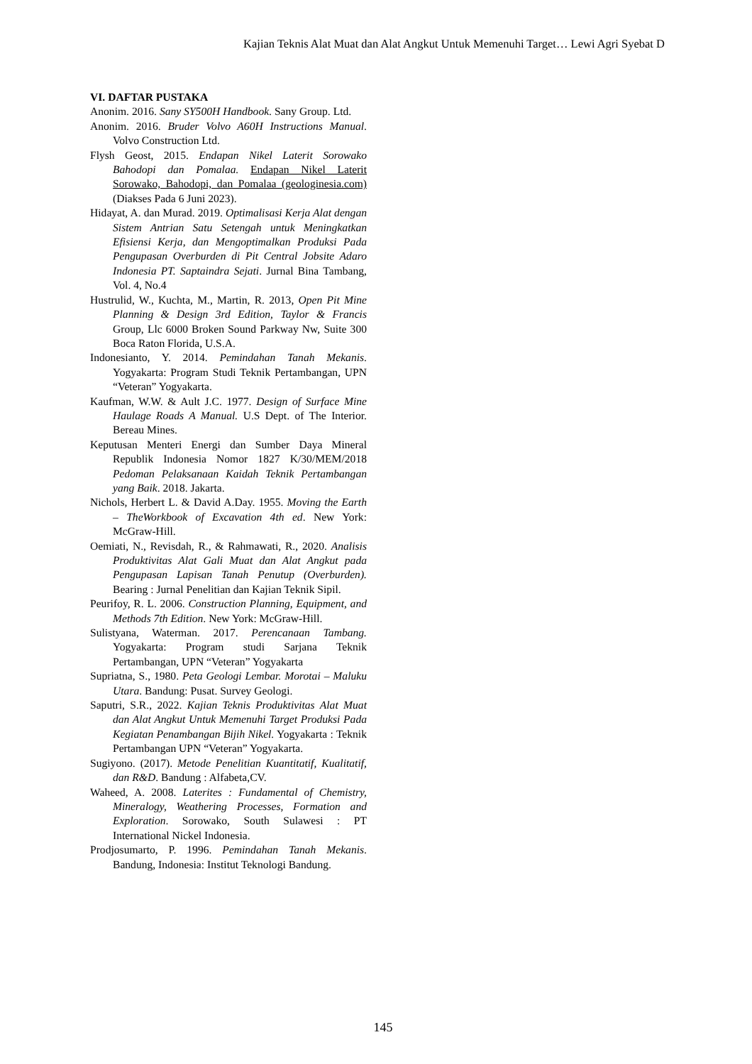Kajian Teknis Alat Muat dan Alat Angkut Untuk Memenuhi Target… Lewi Agri Syebat D
VI. DAFTAR PUSTAKA
Anonim. 2016. Sany SY500H Handbook. Sany Group. Ltd.
Anonim. 2016. Bruder Volvo A60H Instructions Manual. Volvo Construction Ltd.
Flysh Geost, 2015. Endapan Nikel Laterit Sorowako Bahodopi dan Pomalaa. Endapan Nikel Laterit Sorowako, Bahodopi, dan Pomalaa (geologinesia.com) (Diakses Pada 6 Juni 2023).
Hidayat, A. dan Murad. 2019. Optimalisasi Kerja Alat dengan Sistem Antrian Satu Setengah untuk Meningkatkan Efisiensi Kerja, dan Mengoptimalkan Produksi Pada Pengupasan Overburden di Pit Central Jobsite Adaro Indonesia PT. Saptaindra Sejati. Jurnal Bina Tambang, Vol. 4, No.4
Hustrulid, W., Kuchta, M., Martin, R. 2013, Open Pit Mine Planning & Design 3rd Edition, Taylor & Francis Group, Llc 6000 Broken Sound Parkway Nw, Suite 300 Boca Raton Florida, U.S.A.
Indonesianto, Y. 2014. Pemindahan Tanah Mekanis. Yogyakarta: Program Studi Teknik Pertambangan, UPN “Veteran” Yogyakarta.
Kaufman, W.W. & Ault J.C. 1977. Design of Surface Mine Haulage Roads A Manual. U.S Dept. of The Interior. Bereau Mines.
Keputusan Menteri Energi dan Sumber Daya Mineral Republik Indonesia Nomor 1827 K/30/MEM/2018 Pedoman Pelaksanaan Kaidah Teknik Pertambangan yang Baik. 2018. Jakarta.
Nichols, Herbert L. & David A.Day. 1955. Moving the Earth – TheWorkbook of Excavation 4th ed. New York: McGraw-Hill.
Oemiati, N., Revisdah, R., & Rahmawati, R., 2020. Analisis Produktivitas Alat Gali Muat dan Alat Angkut pada Pengupasan Lapisan Tanah Penutup (Overburden). Bearing : Jurnal Penelitian dan Kajian Teknik Sipil.
Peurifoy, R. L. 2006. Construction Planning, Equipment, and Methods 7th Edition. New York: McGraw-Hill.
Sulistyana, Waterman. 2017. Perencanaan Tambang. Yogyakarta: Program studi Sarjana Teknik Pertambangan, UPN “Veteran” Yogyakarta
Supriatna, S., 1980. Peta Geologi Lembar. Morotai – Maluku Utara. Bandung: Pusat. Survey Geologi.
Saputri, S.R., 2022. Kajian Teknis Produktivitas Alat Muat dan Alat Angkut Untuk Memenuhi Target Produksi Pada Kegiatan Penambangan Bijih Nikel. Yogyakarta : Teknik Pertambangan UPN “Veteran” Yogyakarta.
Sugiyono. (2017). Metode Penelitian Kuantitatif, Kualitatif, dan R&D. Bandung : Alfabeta,CV.
Waheed, A. 2008. Laterites : Fundamental of Chemistry, Mineralogy, Weathering Processes, Formation and Exploration. Sorowako, South Sulawesi : PT International Nickel Indonesia.
Prodjosumarto, P. 1996. Pemindahan Tanah Mekanis. Bandung, Indonesia: Institut Teknologi Bandung.
145